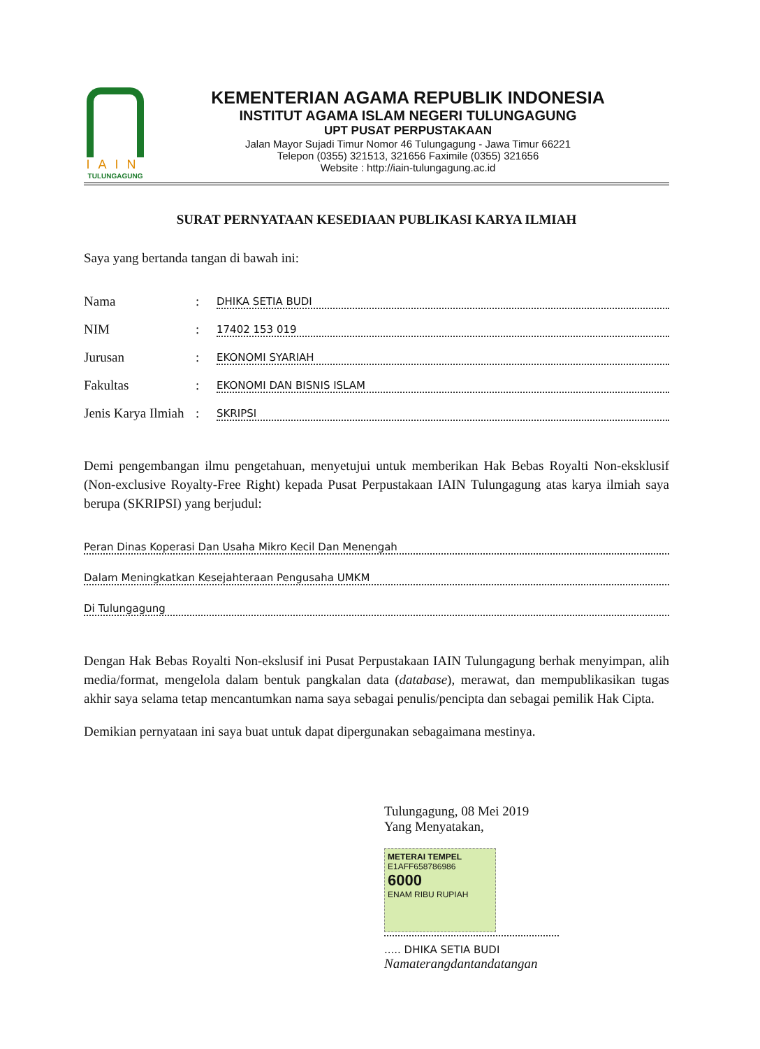IAIN
TULUNGAGUNG
KEMENTERIAN AGAMA REPUBLIK INDONESIA
INSTITUT AGAMA ISLAM NEGERI TULUNGAGUNG
UPT PUSAT PERPUSTAKAAN
Jalan Mayor Sujadi Timur Nomor 46 Tulungagung - Jawa Timur 66221
Telepon (0355) 321513, 321656 Faximile (0355) 321656
Website : http://iain-tulungagung.ac.id
SURAT PERNYATAAN KESEDIAAN PUBLIKASI KARYA ILMIAH
Saya yang bertanda tangan di bawah ini:
Nama: DHIKA SETIA BUDI
NIM: 17402 153 019
Jurusan: EKONOMI SYARIAH
Fakultas: EKONOMI DAN BISNIS ISLAM
Jenis Karya Ilmiah: SKRIPSI
Demi pengembangan ilmu pengetahuan, menyetujui untuk memberikan Hak Bebas Royalti Non-eksklusif (Non-exclusive Royalty-Free Right) kepada Pusat Perpustakaan IAIN Tulungagung atas karya ilmiah saya berupa (SKRIPSI) yang berjudul:
Peran Dinas Koperasi Dan Usaha Mikro Kecil Dan Menengah
Dalam Meningkatkan Kesejahteraan Pengusaha UMKM
Di Tulungagung
Dengan Hak Bebas Royalti Non-ekslusif ini Pusat Perpustakaan IAIN Tulungagung berhak menyimpan, alih media/format, mengelola dalam bentuk pangkalan data (database), merawat, dan mempublikasikan tugas akhir saya selama tetap mencantumkan nama saya sebagai penulis/pencipta dan sebagai pemilik Hak Cipta.
Demikian pernyataan ini saya buat untuk dapat dipergunakan sebagaimana mestinya.
Tulungagung, 08 Mei 2019
Yang Menyatakan,
METERAI TEMPEL
E1AFF658786986
6000
ENAM RIBU RUPIAH
..... DHIKA SETIA BUDI
Namaterangdantandatangan